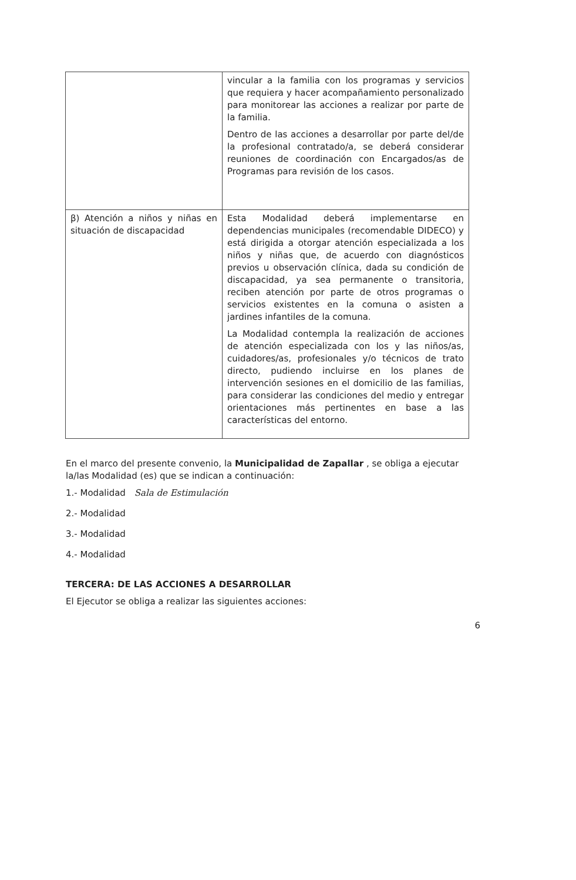| | vincular a la familia con los programas y servicios que requiera y hacer acompañamiento personalizado para monitorear las acciones a realizar por parte de la familia. Dentro de las acciones a desarrollar por parte del/de la profesional contratado/a, se deberá considerar reuniones de coordinación con Encargados/as de Programas para revisión de los casos. |
| β) Atención a niños y niñas en situación de discapacidad | Esta Modalidad deberá implementarse en dependencias municipales (recomendable DIDECO) y está dirigida a otorgar atención especializada a los niños y niñas que, de acuerdo con diagnósticos previos u observación clínica, dada su condición de discapacidad, ya sea permanente o transitoria, reciben atención por parte de otros programas o servicios existentes en la comuna o asisten a jardines infantiles de la comuna. La Modalidad contempla la realización de acciones de atención especializada con los y las niños/as, cuidadores/as, profesionales y/o técnicos de trato directo, pudiendo incluirse en los planes de intervención sesiones en el domicilio de las familias, para considerar las condiciones del medio y entregar orientaciones más pertinentes en base a las características del entorno. |
En el marco del presente convenio, la Municipalidad de Zapallar , se obliga a ejecutar la/las Modalidad (es) que se indican a continuación:
1.- Modalidad Sala de Estimulación
2.- Modalidad
3.- Modalidad
4.- Modalidad
TERCERA: DE LAS ACCIONES A DESARROLLAR
El Ejecutor se obliga a realizar las siguientes acciones:
6